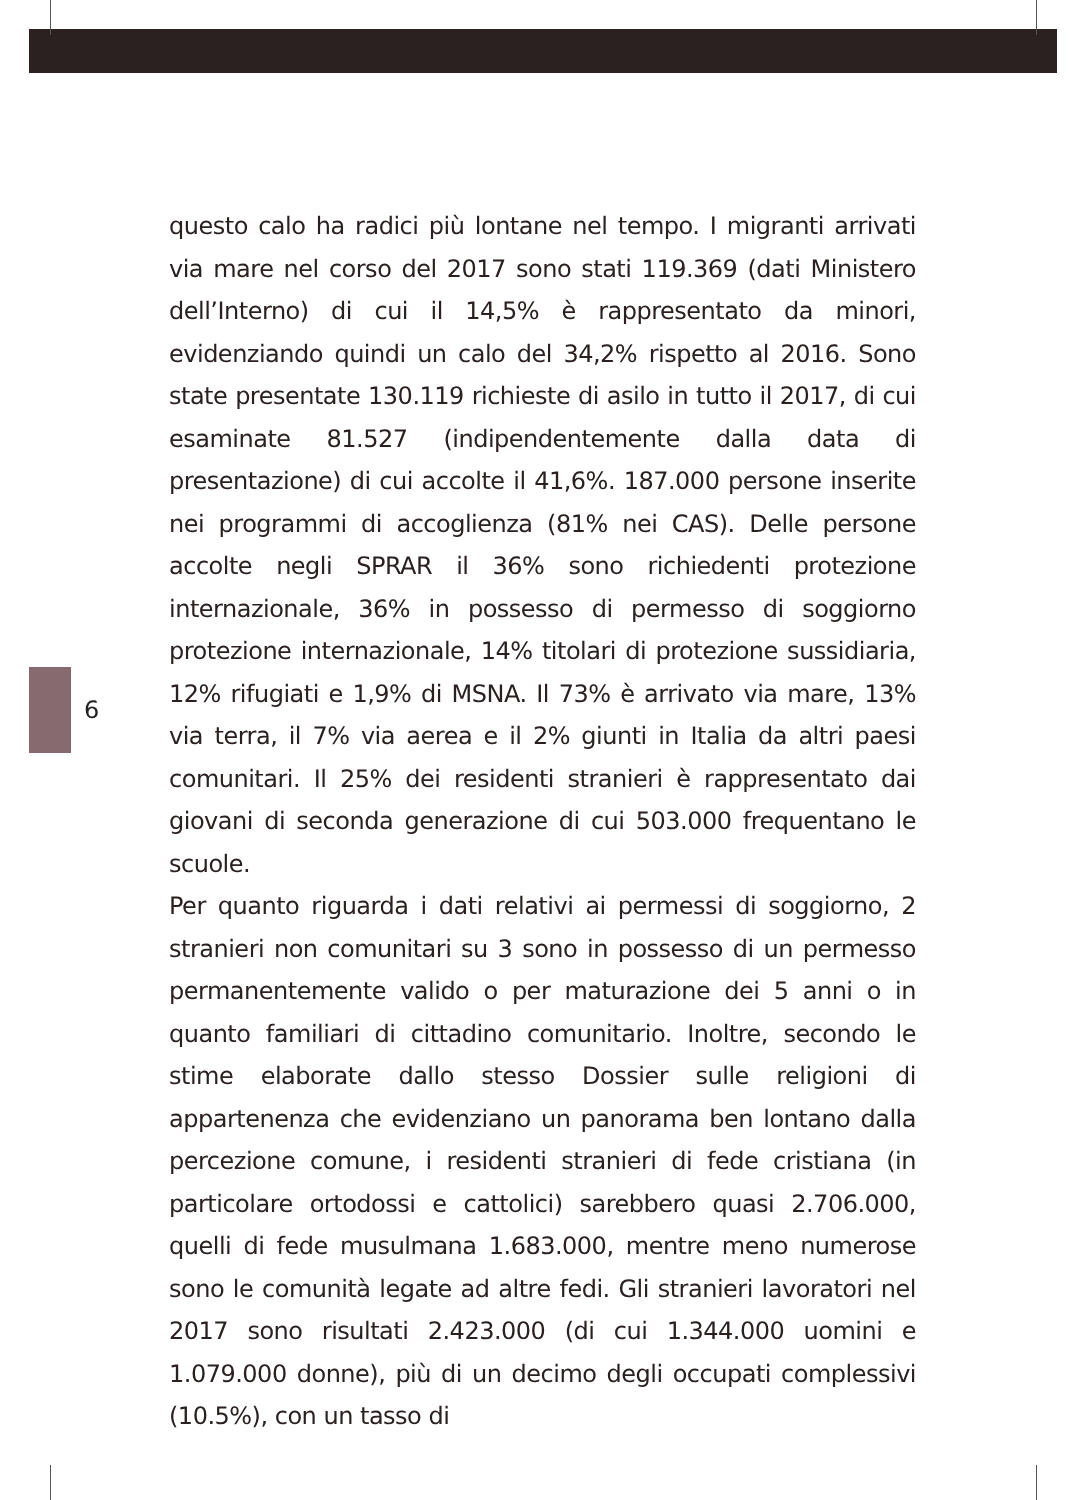6
questo calo ha radici più lontane nel tempo. I migranti arrivati via mare nel corso del 2017 sono stati 119.369 (dati Ministero dell’Interno) di cui il 14,5% è rappresentato da minori, evidenziando quindi un calo del 34,2% rispetto al 2016. Sono state presentate 130.119 richieste di asilo in tutto il 2017, di cui esaminate 81.527 (indipendentemente dalla data di presentazione) di cui accolte il 41,6%. 187.000 persone inserite nei programmi di accoglienza (81% nei CAS). Delle persone accolte negli SPRAR il 36% sono richiedenti protezione internazionale, 36% in possesso di permesso di soggiorno protezione internazionale, 14% titolari di protezione sussidiaria, 12% rifugiati e 1,9% di MSNA. Il 73% è arrivato via mare, 13% via terra, il 7% via aerea e il 2% giunti in Italia da altri paesi comunitari. Il 25% dei residenti stranieri è rappresentato dai giovani di seconda generazione di cui 503.000 frequentano le scuole.
Per quanto riguarda i dati relativi ai permessi di soggiorno, 2 stranieri non comunitari su 3 sono in possesso di un permesso permanentemente valido o per maturazione dei 5 anni o in quanto familiari di cittadino comunitario. Inoltre, secondo le stime elaborate dallo stesso Dossier sulle religioni di appartenenza che evidenziano un panorama ben lontano dalla percezione comune, i residenti stranieri di fede cristiana (in particolare ortodossi e cattolici) sarebbero quasi 2.706.000, quelli di fede musulmana 1.683.000, mentre meno numerose sono le comunità legate ad altre fedi. Gli stranieri lavoratori nel 2017 sono risultati 2.423.000 (di cui 1.344.000 uomini e 1.079.000 donne), più di un decimo degli occupati complessivi (10.5%), con un tasso di